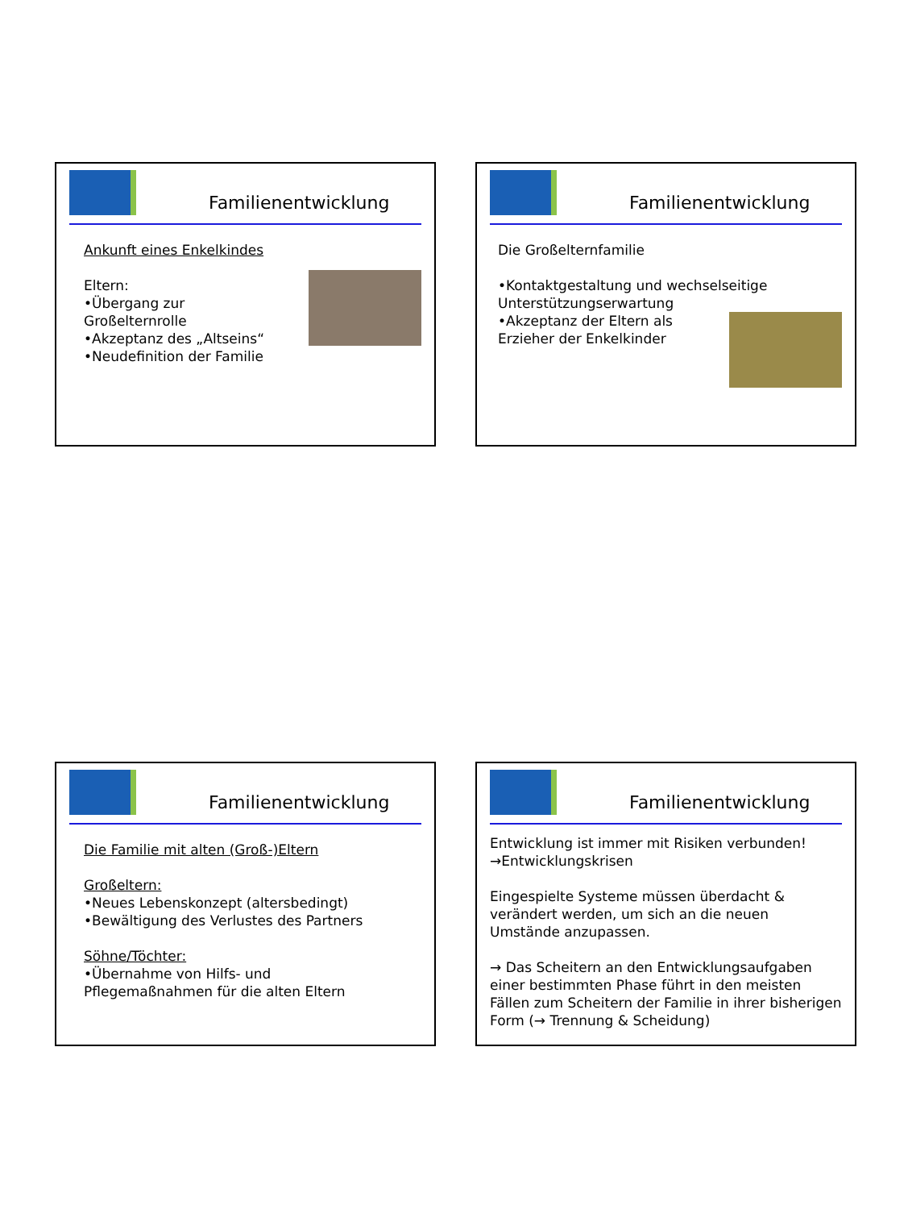Familienentwicklung
Ankunft eines Enkelkindes
Eltern:
•Übergang zur
Großelternrolle
•Akzeptanz des „Altseins“
•Neudefinition der Familie
Familienentwicklung
Die Großelternfamilie
•Kontaktgestaltung und wechselseitige Unterstützungserwartung
•Akzeptanz der Eltern als
Erzieher der Enkelkinder
Familienentwicklung
Die Familie mit alten (Groß-)Eltern
Großeltern:
•Neues Lebenskonzept (altersbedingt)
•Bewältigung des Verlustes des Partners
Söhne/Töchter:
•Übernahme von Hilfs- und
Pflegemaßnahmen für die alten Eltern
Familienentwicklung
Entwicklung ist immer mit Risiken verbunden!
→Entwicklungskrisen
Eingespielte Systeme müssen überdacht & verändert werden, um sich an die neuen Umstände anzupassen.
→ Das Scheitern an den Entwicklungsaufgaben einer bestimmten Phase führt in den meisten Fällen zum Scheitern der Familie in ihrer bisherigen Form (→ Trennung & Scheidung)